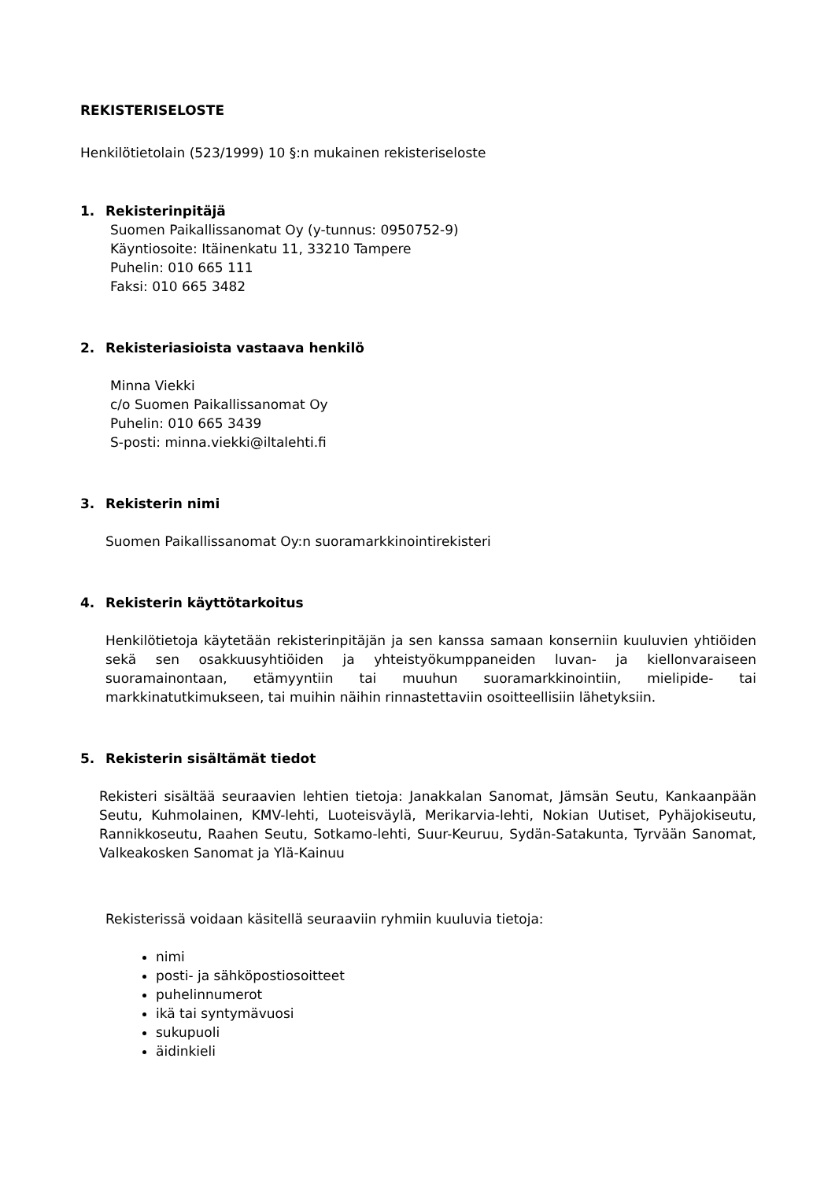REKISTERISELOSTE
Henkilötietolain (523/1999) 10 §:n mukainen rekisteriseloste
1. Rekisterinpitäjä
Suomen Paikallissanomat Oy (y-tunnus: 0950752-9)
Käyntiosoite: Itäinenkatu 11, 33210 Tampere
Puhelin: 010 665 111
Faksi: 010 665 3482
2. Rekisteriasioista vastaava henkilö
Minna Viekki
c/o Suomen Paikallissanomat Oy
Puhelin: 010 665 3439
S-posti: minna.viekki@iltalehti.fi
3. Rekisterin nimi
Suomen Paikallissanomat Oy:n suoramarkkinointirekisteri
4. Rekisterin käyttötarkoitus
Henkilötietoja käytetään rekisterinpitäjän ja sen kanssa samaan konserniin kuuluvien yhtiöiden sekä sen osakkuusyhtiöiden ja yhteistyökumppaneiden luvan- ja kiellonvaraiseen suoramainontaan, etämyyntiin tai muuhun suoramarkkinointiin, mielipide- tai markkinatutkimukseen, tai muihin näihin rinnastettaviin osoitteellisiin lähetyksiin.
5. Rekisterin sisältämät tiedot
Rekisteri sisältää seuraavien lehtien tietoja: Janakkalan Sanomat, Jämsän Seutu, Kankaanpään Seutu, Kuhmolainen, KMV-lehti, Luoteisväylä, Merikarvia-lehti, Nokian Uutiset, Pyhäjokiseutu, Rannikkoseutu, Raahen Seutu, Sotkamo-lehti, Suur-Keuruu, Sydän-Satakunta, Tyrvään Sanomat, Valkeakosken Sanomat ja Ylä-Kainuu
Rekisterissä voidaan käsitellä seuraaviin ryhmiin kuuluvia tietoja:
nimi
posti- ja sähköpostiosoitteet
puhelinnumerot
ikä tai syntymävuosi
sukupuoli
äidinkieli